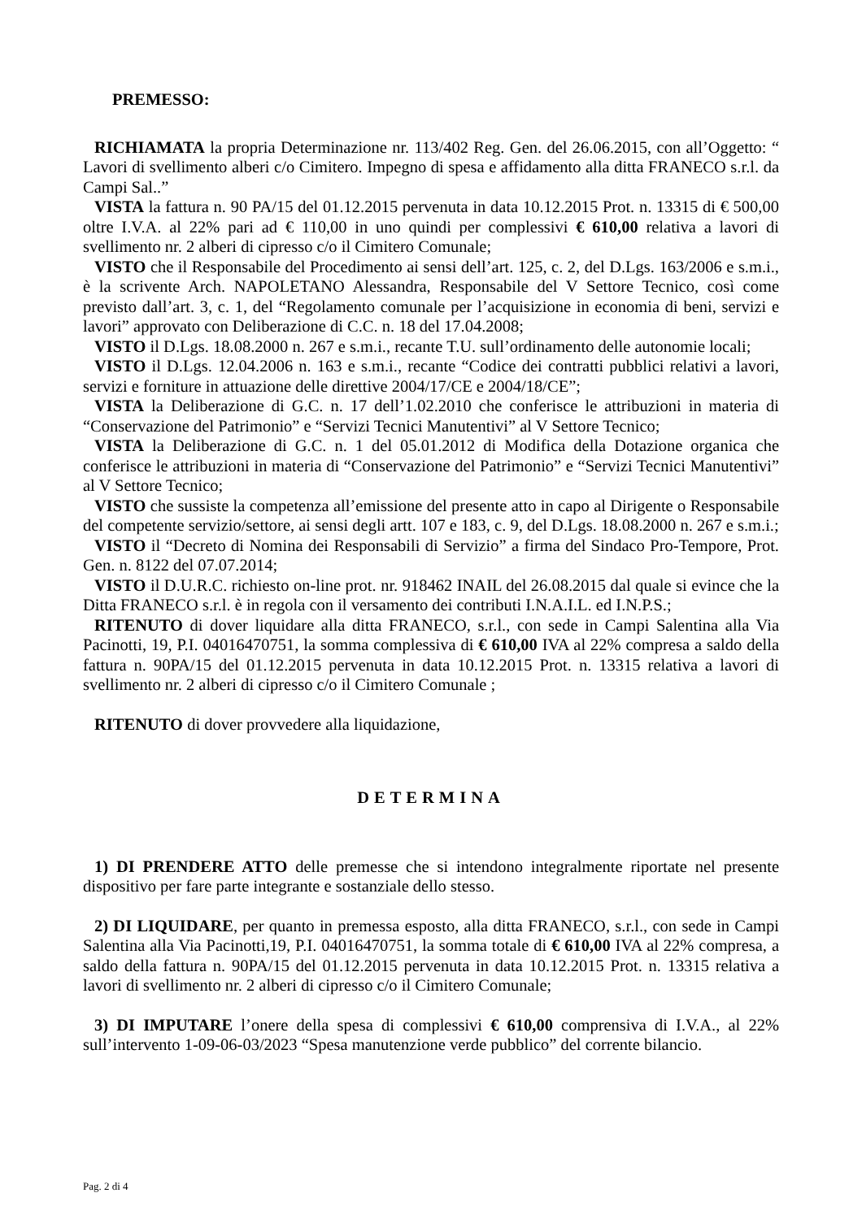PREMESSO:
RICHIAMATA la propria Determinazione nr. 113/402 Reg. Gen. del 26.06.2015, con all’Oggetto: “ Lavori di svellimento alberi c/o Cimitero. Impegno di spesa e affidamento alla ditta FRANECO s.r.l. da Campi Sal..”
VISTA la fattura n. 90 PA/15 del 01.12.2015 pervenuta in data 10.12.2015 Prot. n. 13315 di € 500,00 oltre I.V.A. al 22% pari ad € 110,00 in uno quindi per complessivi € 610,00 relativa a lavori di svellimento nr. 2 alberi di cipresso c/o il Cimitero Comunale;
VISTO che il Responsabile del Procedimento ai sensi dell’art. 125, c. 2, del D.Lgs. 163/2006 e s.m.i., è la scrivente Arch. NAPOLETANO Alessandra, Responsabile del V Settore Tecnico, così come previsto dall’art. 3, c. 1, del “Regolamento comunale per l’acquisizione in economia di beni, servizi e lavori” approvato con Deliberazione di C.C. n. 18 del 17.04.2008;
VISTO il D.Lgs. 18.08.2000 n. 267 e s.m.i., recante T.U. sull’ordinamento delle autonomie locali;
VISTO il D.Lgs. 12.04.2006 n. 163 e s.m.i., recante “Codice dei contratti pubblici relativi a lavori, servizi e forniture in attuazione delle direttive 2004/17/CE e 2004/18/CE”;
VISTA la Deliberazione di G.C. n. 17 dell’1.02.2010 che conferisce le attribuzioni in materia di “Conservazione del Patrimonio” e “Servizi Tecnici Manutentivi” al V Settore Tecnico;
VISTA la Deliberazione di G.C. n. 1 del 05.01.2012 di Modifica della Dotazione organica che conferisce le attribuzioni in materia di “Conservazione del Patrimonio” e “Servizi Tecnici Manutentivi” al V Settore Tecnico;
VISTO che sussiste la competenza all’emissione del presente atto in capo al Dirigente o Responsabile del competente servizio/settore, ai sensi degli artt. 107 e 183, c. 9, del D.Lgs. 18.08.2000 n. 267 e s.m.i.;
VISTO il “Decreto di Nomina dei Responsabili di Servizio” a firma del Sindaco Pro-Tempore, Prot. Gen. n. 8122 del 07.07.2014;
VISTO il D.U.R.C. richiesto on-line prot. nr. 918462 INAIL del 26.08.2015 dal quale si evince che la Ditta FRANECO s.r.l. è in regola con il versamento dei contributi I.N.A.I.L. ed I.N.P.S.;
RITENUTO di dover liquidare alla ditta FRANECO, s.r.l., con sede in Campi Salentina alla Via Pacinotti, 19, P.I. 04016470751, la somma complessiva di € 610,00 IVA al 22% compresa a saldo della fattura n. 90PA/15 del 01.12.2015 pervenuta in data 10.12.2015 Prot. n. 13315 relativa a lavori di svellimento nr. 2 alberi di cipresso c/o il Cimitero Comunale ;
RITENUTO di dover provvedere alla liquidazione,
DETERMINA
1) DI PRENDERE ATTO delle premesse che si intendono integralmente riportate nel presente dispositivo per fare parte integrante e sostanziale dello stesso.
2) DI LIQUIDARE, per quanto in premessa esposto, alla ditta FRANECO, s.r.l., con sede in Campi Salentina alla Via Pacinotti,19, P.I. 04016470751, la somma totale di € 610,00 IVA al 22% compresa, a saldo della fattura n. 90PA/15 del 01.12.2015 pervenuta in data 10.12.2015 Prot. n. 13315 relativa a lavori di svellimento nr. 2 alberi di cipresso c/o il Cimitero Comunale;
3) DI IMPUTARE l’onere della spesa di complessivi € 610,00 comprensiva di I.V.A., al 22% sull’intervento 1-09-06-03/2023 “Spesa manutenzione verde pubblico” del corrente bilancio.
Pag. 2 di 4